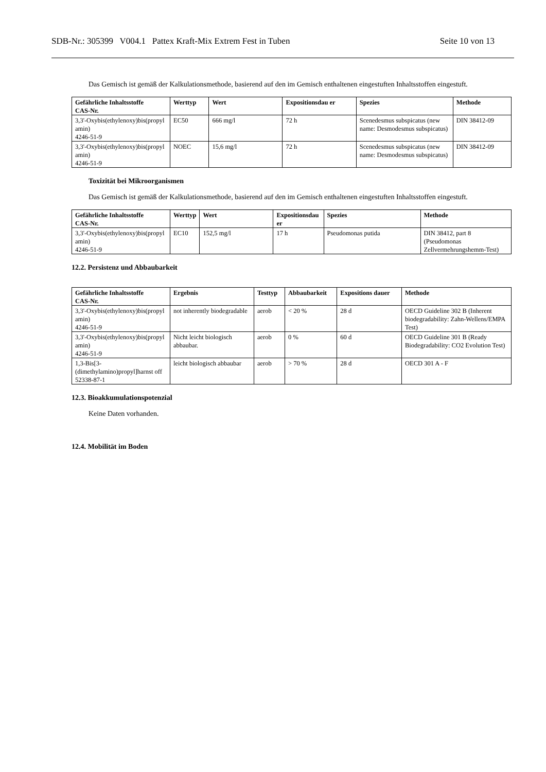SDB-Nr.: 305399 V004.1 Pattex Kraft-Mix Extrem Fest in Tuben Seite 10 von 13
Das Gemisch ist gemäß der Kalkulationsmethode, basierend auf den im Gemisch enthaltenen eingestuften Inhaltsstoffen eingestuft.
| Gefährliche Inhaltsstoffe CAS-Nr. | Werttyp | Wert | Expositionsdau er | Spezies | Methode |
| --- | --- | --- | --- | --- | --- |
| 3,3'-Oxybis(ethylenoxy)bis(propyl amin) 4246-51-9 | EC50 | 666 mg/l | 72 h | Scenedesmus subspicatus (new name: Desmodesmus subspicatus) | DIN 38412-09 |
| 3,3'-Oxybis(ethylenoxy)bis(propyl amin) 4246-51-9 | NOEC | 15,6 mg/l | 72 h | Scenedesmus subspicatus (new name: Desmodesmus subspicatus) | DIN 38412-09 |
Toxizität bei Mikroorganismen
Das Gemisch ist gemäß der Kalkulationsmethode, basierend auf den im Gemisch enthaltenen eingestuften Inhaltsstoffen eingestuft.
| Gefährliche Inhaltsstoffe CAS-Nr. | Werttyp | Wert | Expositionsdau er | Spezies | Methode |
| --- | --- | --- | --- | --- | --- |
| 3,3'-Oxybis(ethylenoxy)bis(propyl amin) 4246-51-9 | EC10 | 152,5 mg/l | 17 h | Pseudomonas putida | DIN 38412, part 8 (Pseudomonas Zellvermehrungshemm-Test) |
12.2. Persistenz und Abbaubarkeit
| Gefährliche Inhaltsstoffe CAS-Nr. | Ergebnis | Testtyp | Abbaubarkeit | Expositions dauer | Methode |
| --- | --- | --- | --- | --- | --- |
| 3,3'-Oxybis(ethylenoxy)bis(propyl amin) 4246-51-9 | not inherently biodegradable | aerob | < 20 % | 28 d | OECD Guideline 302 B (Inherent biodegradability: Zahn-Wellens/EMPA Test) |
| 3,3'-Oxybis(ethylenoxy)bis(propyl amin) 4246-51-9 | Nicht leicht biologisch abbaubar. | aerob | 0 % | 60 d | OECD Guideline 301 B (Ready Biodegradability: CO2 Evolution Test) |
| 1,3-Bis[3-(dimethylamino)propyl]harnst off 52338-87-1 | leicht biologisch abbaubar | aerob | > 70 % | 28 d | OECD 301 A - F |
12.3. Bioakkumulationspotenzial
Keine Daten vorhanden.
12.4. Mobilität im Boden